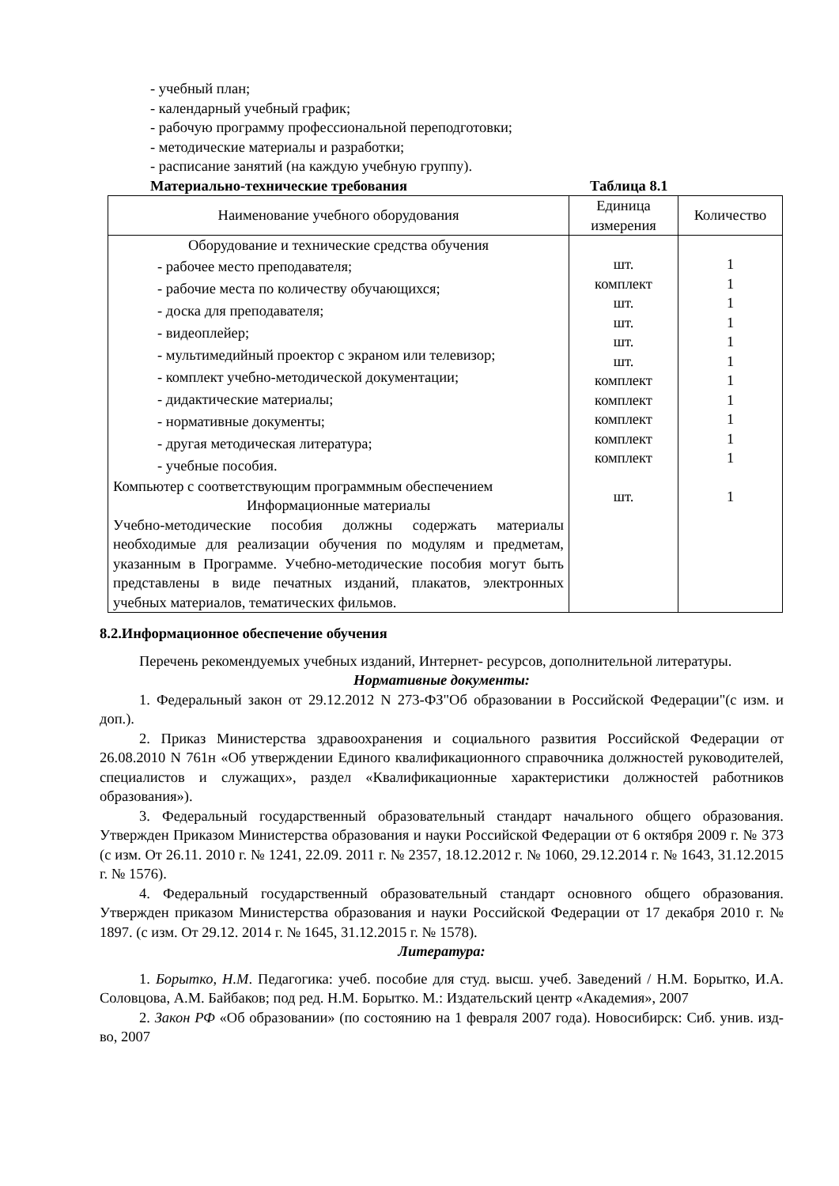- учебный план;
- календарный учебный график;
- рабочую программу профессиональной переподготовки;
- методические материалы и разработки;
- расписание занятий (на каждую учебную группу).
Материально-технические требования Таблица 8.1
| Наименование учебного оборудования | Единица измерения | Количество |
| --- | --- | --- |
| Оборудование и технические средства обучения - рабочее место преподавателя; - рабочие места по количеству обучающихся; - доска для преподавателя; - видеоплейер; - мультимедийный проектор с экраном или телевизор; - комплект учебно-методической документации; - дидактические материалы; - нормативные документы; - другая методическая литература; - учебные пособия. Компьютер с соответствующим программным обеспечением Информационные материалы Учебно-методические пособия должны содержать материалы необходимые для реализации обучения по модулям и предметам, указанным в Программе. Учебно-методические пособия могут быть представлены в виде печатных изданий, плакатов, электронных учебных материалов, тематических фильмов. | шт. комплект шт. шт. шт. шт. комплект комплект комплект комплект комплект шт. | 1 1 1 1 1 1 1 1 1 1 1 1 |
8.2.Информационное обеспечение обучения
Перечень рекомендуемых учебных изданий, Интернет- ресурсов, дополнительной литературы.
Нормативные документы:
1. Федеральный закон от 29.12.2012 N 273-ФЗ"Об образовании в Российской Федерации"(с изм. и доп.).
2. Приказ Министерства здравоохранения и социального развития Российской Федерации от 26.08.2010 N 761н «Об утверждении Единого квалификационного справочника должностей руководителей, специалистов и служащих», раздел «Квалификационные характеристики должностей работников образования»).
3. Федеральный государственный образовательный стандарт начального общего образования. Утвержден Приказом Министерства образования и науки Российской Федерации от 6 октября 2009 г. № 373 (с изм. От 26.11. 2010 г. № 1241, 22.09. 2011 г. № 2357, 18.12.2012 г. № 1060, 29.12.2014 г. № 1643, 31.12.2015 г. № 1576).
4. Федеральный государственный образовательный стандарт основного общего образования. Утвержден приказом Министерства образования и науки Российской Федерации от 17 декабря 2010 г. № 1897. (с изм. От 29.12. 2014 г. № 1645, 31.12.2015 г. № 1578).
Литература:
1. Борытко, Н.М. Педагогика: учеб. пособие для студ. высш. учеб. Заведений / Н.М. Борытко, И.А. Соловцова, А.М. Байбаков; под ред. Н.М. Борытко. М.: Издательский центр «Академия», 2007
2. Закон РФ «Об образовании» (по состоянию на 1 февраля 2007 года). Новосибирск: Сиб. унив. изд-во, 2007